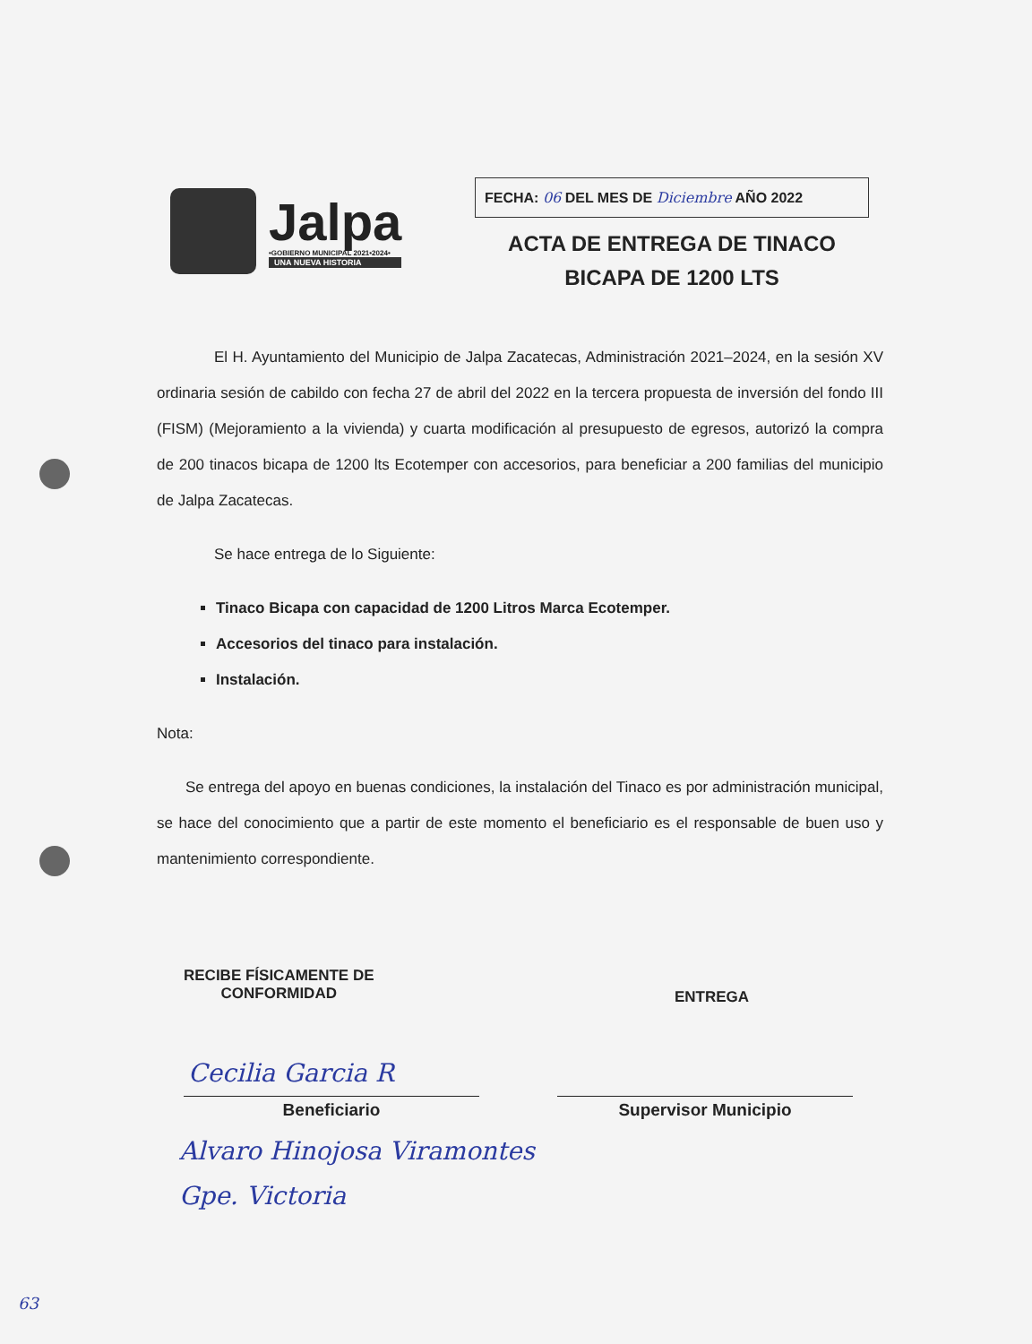Jalpa
•GOBIERNO MUNICIPAL 2021•2024•
UNA NUEVA HISTORIA
FECHA: 06 DEL MES DE Diciembre AÑO 2022
ACTA DE ENTREGA DE TINACO
BICAPA DE 1200 LTS
El H. Ayuntamiento del Municipio de Jalpa Zacatecas, Administración 2021–2024, en la sesión XV ordinaria sesión de cabildo con fecha 27 de abril del 2022 en la tercera propuesta de inversión del fondo III (FISM) (Mejoramiento a la vivienda) y cuarta modificación al presupuesto de egresos, autorizó la compra de 200 tinacos bicapa de 1200 lts Ecotemper con accesorios, para beneficiar a 200 familias del municipio de Jalpa Zacatecas.
Se hace entrega de lo Siguiente:
Tinaco Bicapa con capacidad de 1200 Litros Marca Ecotemper.
Accesorios del tinaco para instalación.
Instalación.
Nota:
Se entrega del apoyo en buenas condiciones, la instalación del Tinaco es por administración municipal, se hace del conocimiento que a partir de este momento el beneficiario es el responsable de buen uso y mantenimiento correspondiente.
RECIBE FÍSICAMENTE DE
CONFORMIDAD
ENTREGA
Cecilia Garcia R
Beneficiario Supervisor Municipio
Alvaro Hinojosa Viramontes
Gpe. Victoria
63